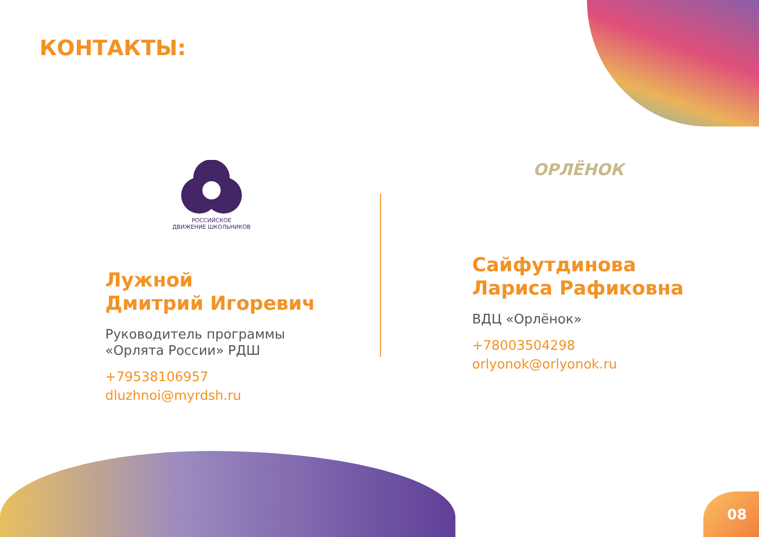КОНТАКТЫ:
РОССИЙСКОЕ
ДВИЖЕНИЕ ШКОЛЬНИКОВ
Лужной
Дмитрий Игоревич
Руководитель программы
«Орлята России» РДШ
+79538106957
dluzhnoi@myrdsh.ru
ОРЛЁНОК
Сайфутдинова
Лариса Рафиковна
ВДЦ «Орлёнок»
+78003504298
orlyonok@orlyonok.ru
08